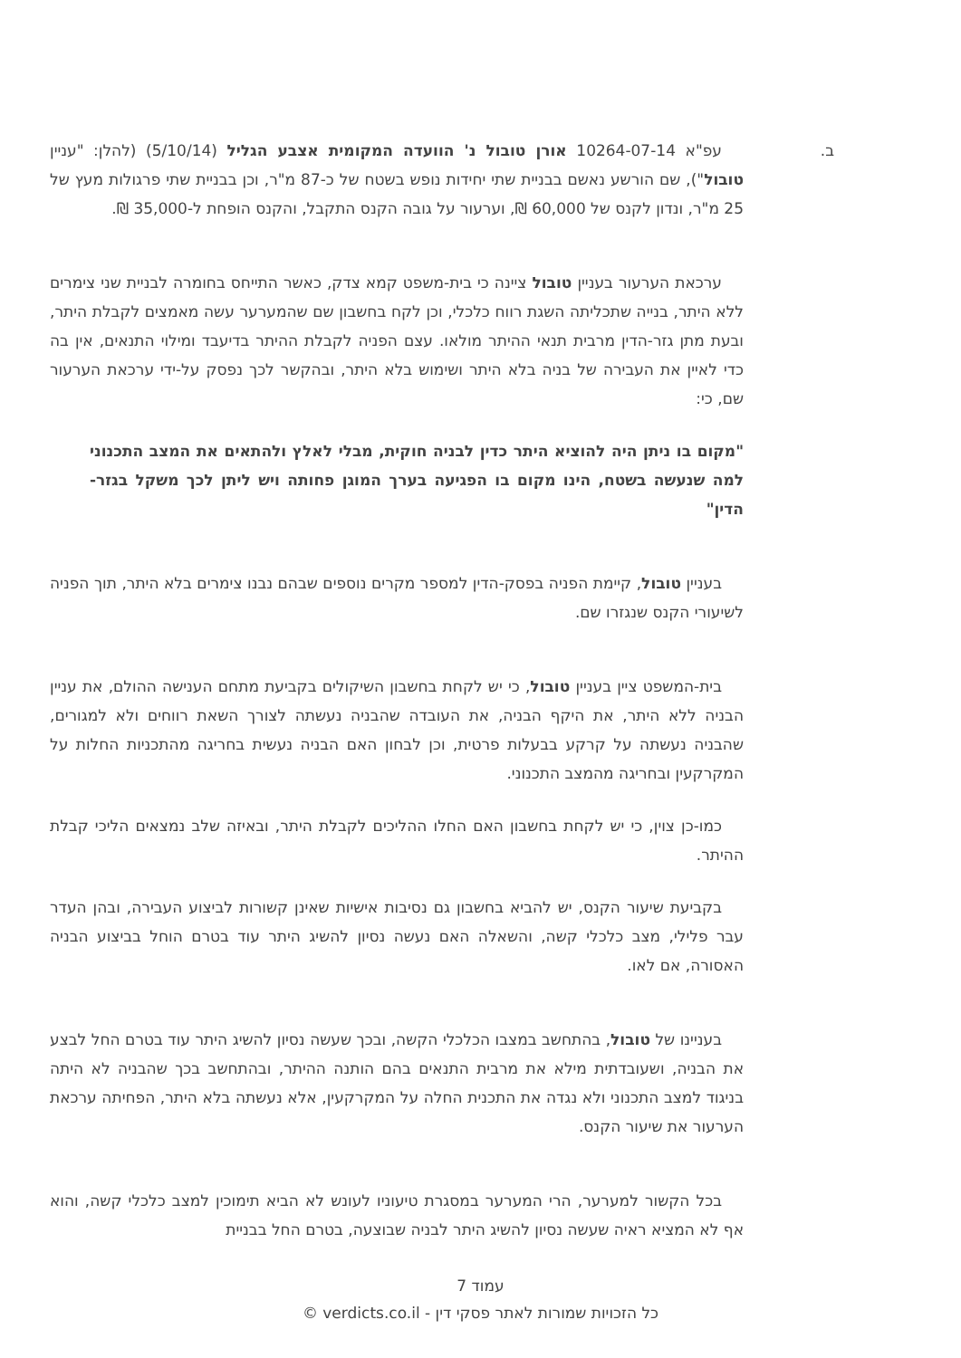ב.
עפ"א 10264-07-14 אורן טובול נ' הוועדה המקומית אצבע הגליל (5/10/14) (להלן: "עניין טובול"), שם הורשע נאשם בבניית שתי יחידות נופש בשטח של כ-87 מ"ר, וכן בבניית שתי פרגולות מעץ של 25 מ"ר, ונדון לקנס של 60,000 ₪, וערעור על גובה הקנס התקבל, והקנס הופחת ל-35,000 ₪.
ערכאת הערעור בעניין טובול ציינה כי בית-משפט קמא צדק, כאשר התייחס בחומרה לבניית שני צימרים ללא היתר, בנייה שתכליתה השגת רווח כלכלי, וכן לקח בחשבון שם שהמערער עשה מאמצים לקבלת היתר, ובעת מתן גזר-הדין מרבית תנאי ההיתר מולאו. עצם הפניה לקבלת ההיתר בדיעבד ומילוי התנאים, אין בה כדי לאיין את העבירה של בניה בלא היתר ושימוש בלא היתר, ובהקשר לכך נפסק על-ידי ערכאת הערעור שם, כי:
"מקום בו ניתן היה להוציא היתר כדין לבניה חוקית, מבלי לאלץ ולהתאים את המצב התכנוני למה שנעשה בשטח, הינו מקום בו הפגיעה בערך המוגן פחותה ויש ליתן לכך משקל בגזר-הדין"
בעניין טובול, קיימת הפניה בפסק-הדין למספר מקרים נוספים שבהם נבנו צימרים בלא היתר, תוך הפניה לשיעורי הקנס שנגזרו שם.
בית-המשפט ציין בעניין טובול, כי יש לקחת בחשבון השיקולים בקביעת מתחם הענישה ההולם, את עניין הבניה ללא היתר, את היקף הבניה, את העובדה שהבניה נעשתה לצורך השאת רווחים ולא למגורים, שהבניה נעשתה על קרקע בבעלות פרטית, וכן לבחון האם הבניה נעשית בחריגה מהתכניות החלות על המקרקעין ובחריגה מהמצב התכנוני.
כמו-כן צוין, כי יש לקחת בחשבון האם החלו ההליכים לקבלת היתר, ובאיזה שלב נמצאים הליכי קבלת ההיתר.
בקביעת שיעור הקנס, יש להביא בחשבון גם נסיבות אישיות שאינן קשורות לביצוע העבירה, ובהן העדר עבר פלילי, מצב כלכלי קשה, והשאלה האם נעשה נסיון להשיג היתר עוד בטרם הוחל בביצוע הבניה האסורה, אם לאו.
בעניינו של טובול, בהתחשב במצבו הכלכלי הקשה, ובכך שעשה נסיון להשיג היתר עוד בטרם החל לבצע את הבניה, ושעובדתית מילא את מרבית התנאים בהם הותנה ההיתר, ובהתחשב בכך שהבניה לא היתה בניגוד למצב התכנוני ולא נגדה את התכנית החלה על המקרקעין, אלא נעשתה בלא היתר, הפחיתה ערכאת הערעור את שיעור הקנס.
בכל הקשור למערער, הרי המערער במסגרת טיעוניו לעונש לא הביא תימוכין למצב כלכלי קשה, והוא אף לא המציא ראיה שעשה נסיון להשיג היתר לבניה שבוצעה, בטרם החל בבניית
עמוד 7
כל הזכויות שמורות לאתר פסקי דין - verdicts.co.il ©